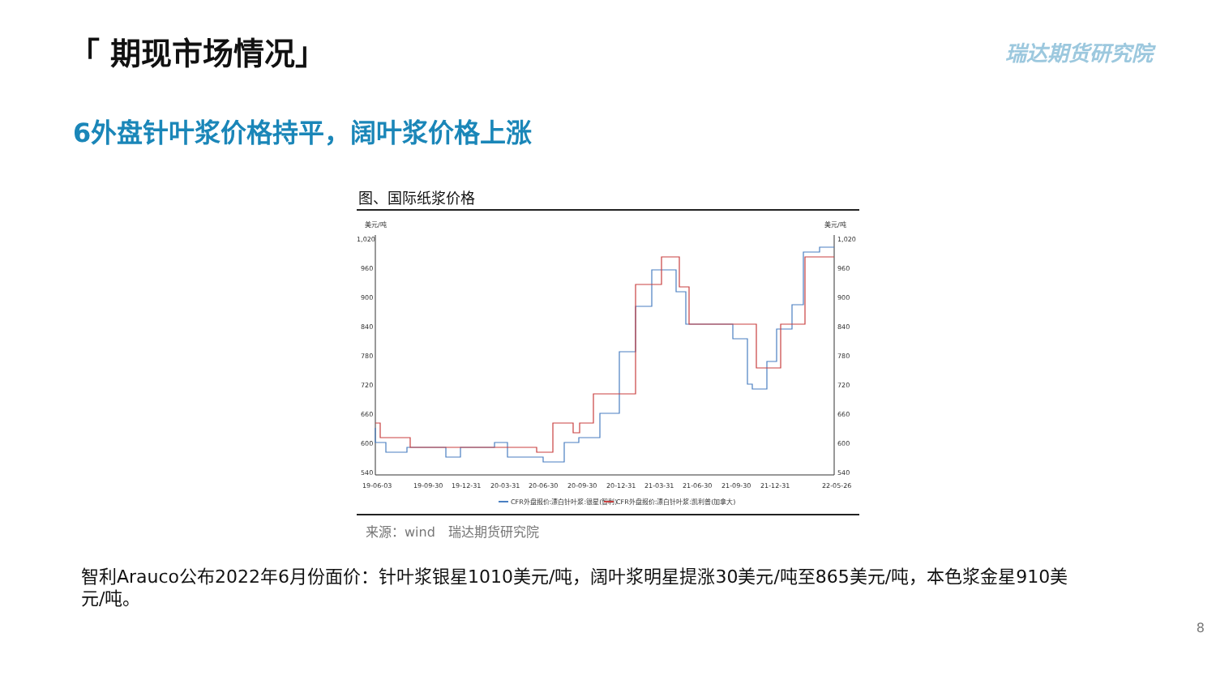「 期现市场情况」 瑞达期货研究院
6外盘针叶浆价格持平，阔叶浆价格上涨
图、国际纸浆价格
美元/吨
美元/吨
1,020
960
900
840
780
720
660
600
540
1,020
960
900
840
780
720
660
600
540
19-06-03
19-09-30
19-12-31
20-03-31
20-06-30
20-09-30
20-12-31
21-03-31
21-06-30
21-09-30
21-12-31
22-05-26
CFR外盘报价:漂白针叶浆:银星(智利)
CFR外盘报价:漂白针叶浆:凯利普(加拿大)
来源：wind　瑞达期货研究院
智利Arauco公布2022年6月份面价：针叶浆银星1010美元/吨，阔叶浆明星提涨30美元/吨至865美元/吨，本色浆金星910美元/吨。
8